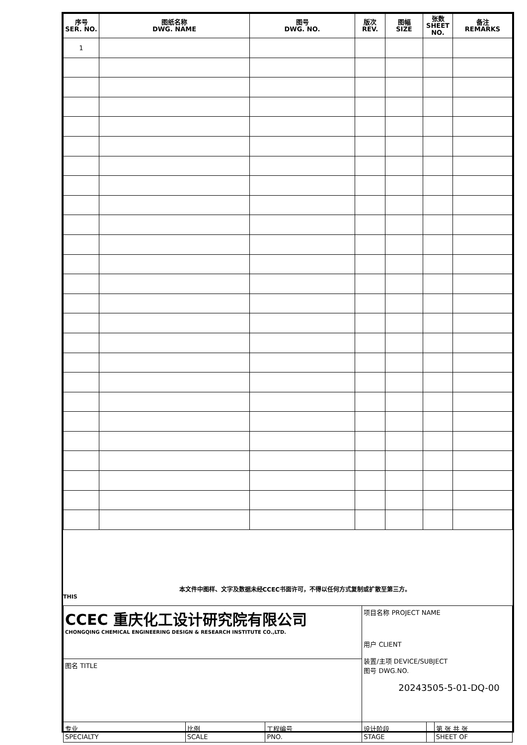| 序号 SER. NO. | 图纸名称 DWG. NAME | 图号 DWG. NO. | 版次 REV. | 图幅 SIZE | 张数 SHEET NO. | 备注 REMARKS |
| --- | --- | --- | --- | --- | --- | --- |
| 1 | | | | | | |
THIS 本文件中图样、文字及数据未经CCEC书面许可，不得以任何方式复制或扩散至第三方。
| CCEC 重庆化工设计研究院有限公司 CHONGQING CHEMICAL ENGINEERING DESIGN & RESEARCH INSTITUTE CO.,LTD. | | | 项目名称 PROJECT NAME 用户 CLIENT 装置/主项 DEVICE/SUBJECT 图号 DWG.NO. 20243505-5-01-DQ-00 | | |
| 图名 TITLE | | | | | |
| 专业 SPECIALTY | 比例 SCALE | 工程编号 PNO. | 设计阶段 STAGE | | 第 张 共 张 SHEET OF |